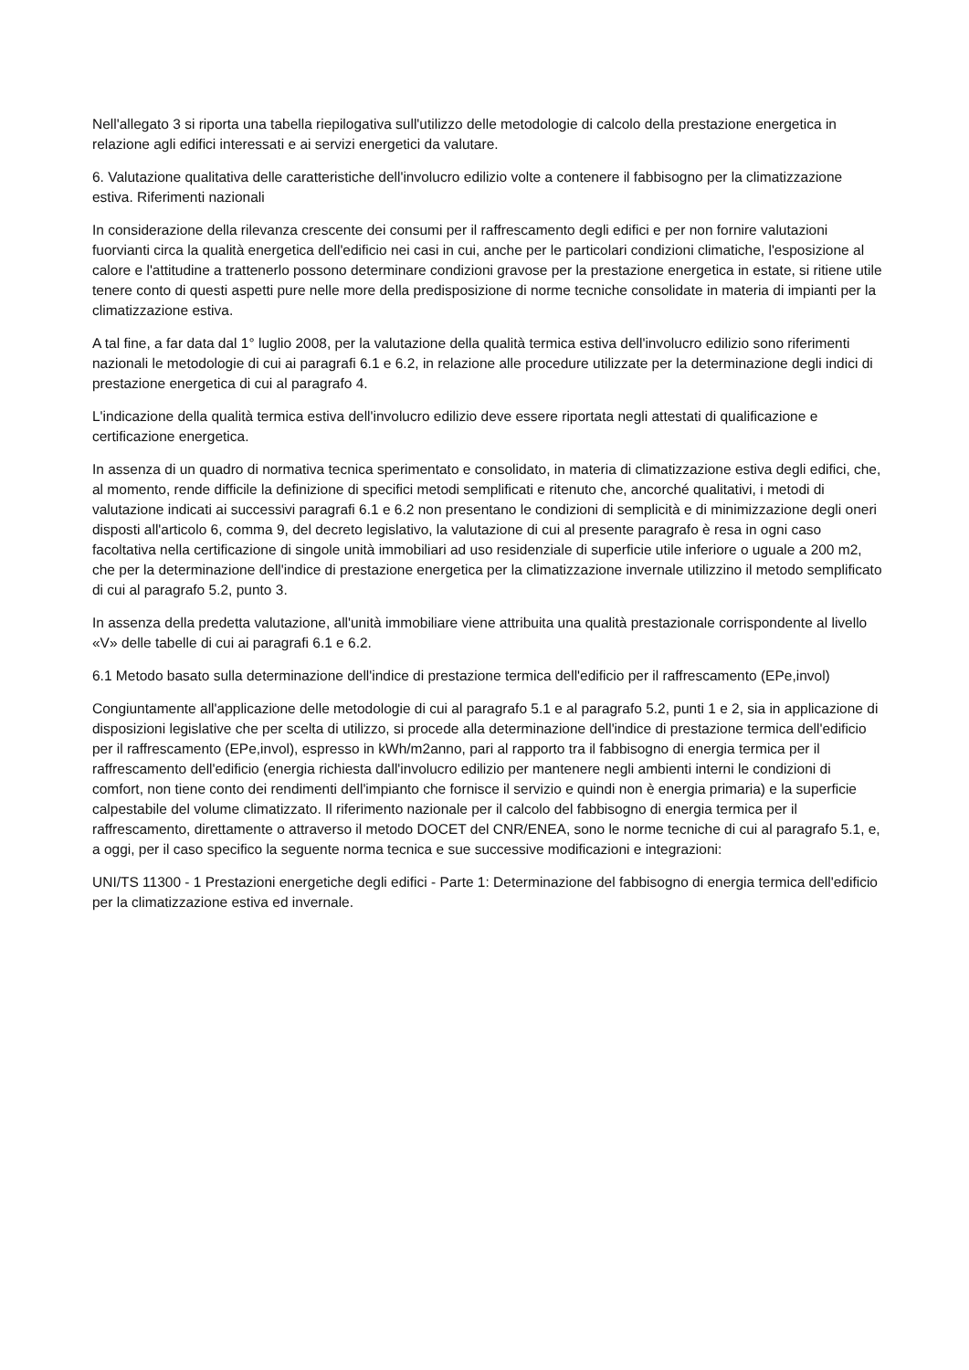Nell'allegato 3 si riporta una tabella riepilogativa sull'utilizzo delle metodologie di calcolo della prestazione energetica in relazione agli edifici interessati e ai servizi energetici da valutare.
6. Valutazione qualitativa delle caratteristiche dell'involucro edilizio volte a contenere il fabbisogno per la climatizzazione estiva. Riferimenti nazionali
In considerazione della rilevanza crescente dei consumi per il raffrescamento degli edifici e per non fornire valutazioni fuorvianti circa la qualità energetica dell'edificio nei casi in cui, anche per le particolari condizioni climatiche, l'esposizione al calore e l'attitudine a trattenerlo possono determinare condizioni gravose per la prestazione energetica in estate, si ritiene utile tenere conto di questi aspetti pure nelle more della predisposizione di norme tecniche consolidate in materia di impianti per la climatizzazione estiva.
A tal fine, a far data dal 1° luglio 2008, per la valutazione della qualità termica estiva dell'involucro edilizio sono riferimenti nazionali le metodologie di cui ai paragrafi 6.1 e 6.2, in relazione alle procedure utilizzate per la determinazione degli indici di prestazione energetica di cui al paragrafo 4.
L'indicazione della qualità termica estiva dell'involucro edilizio deve essere riportata negli attestati di qualificazione e certificazione energetica.
In assenza di un quadro di normativa tecnica sperimentato e consolidato, in materia di climatizzazione estiva degli edifici, che, al momento, rende difficile la definizione di specifici metodi semplificati e ritenuto che, ancorché qualitativi, i metodi di valutazione indicati ai successivi paragrafi 6.1 e 6.2 non presentano le condizioni di semplicità e di minimizzazione degli oneri disposti all'articolo 6, comma 9, del decreto legislativo, la valutazione di cui al presente paragrafo è resa in ogni caso facoltativa nella certificazione di singole unità immobiliari ad uso residenziale di superficie utile inferiore o uguale a 200 m2, che per la determinazione dell'indice di prestazione energetica per la climatizzazione invernale utilizzino il metodo semplificato di cui al paragrafo 5.2, punto 3.
In assenza della predetta valutazione, all'unità immobiliare viene attribuita una qualità prestazionale corrispondente al livello «V» delle tabelle di cui ai paragrafi 6.1 e 6.2.
6.1 Metodo basato sulla determinazione dell'indice di prestazione termica dell'edificio per il raffrescamento (EPe,invol)
Congiuntamente all'applicazione delle metodologie di cui al paragrafo 5.1 e al paragrafo 5.2, punti 1 e 2, sia in applicazione di disposizioni legislative che per scelta di utilizzo, si procede alla determinazione dell'indice di prestazione termica dell'edificio per il raffrescamento (EPe,invol), espresso in kWh/m2anno, pari al rapporto tra il fabbisogno di energia termica per il raffrescamento dell'edificio (energia richiesta dall'involucro edilizio per mantenere negli ambienti interni le condizioni di comfort, non tiene conto dei rendimenti dell'impianto che fornisce il servizio e quindi non è energia primaria) e la superficie calpestabile del volume climatizzato. Il riferimento nazionale per il calcolo del fabbisogno di energia termica per il raffrescamento, direttamente o attraverso il metodo DOCET del CNR/ENEA, sono le norme tecniche di cui al paragrafo 5.1, e, a oggi, per il caso specifico la seguente norma tecnica e sue successive modificazioni e integrazioni:
UNI/TS 11300 - 1 Prestazioni energetiche degli edifici - Parte 1: Determinazione del fabbisogno di energia termica dell'edificio per la climatizzazione estiva ed invernale.